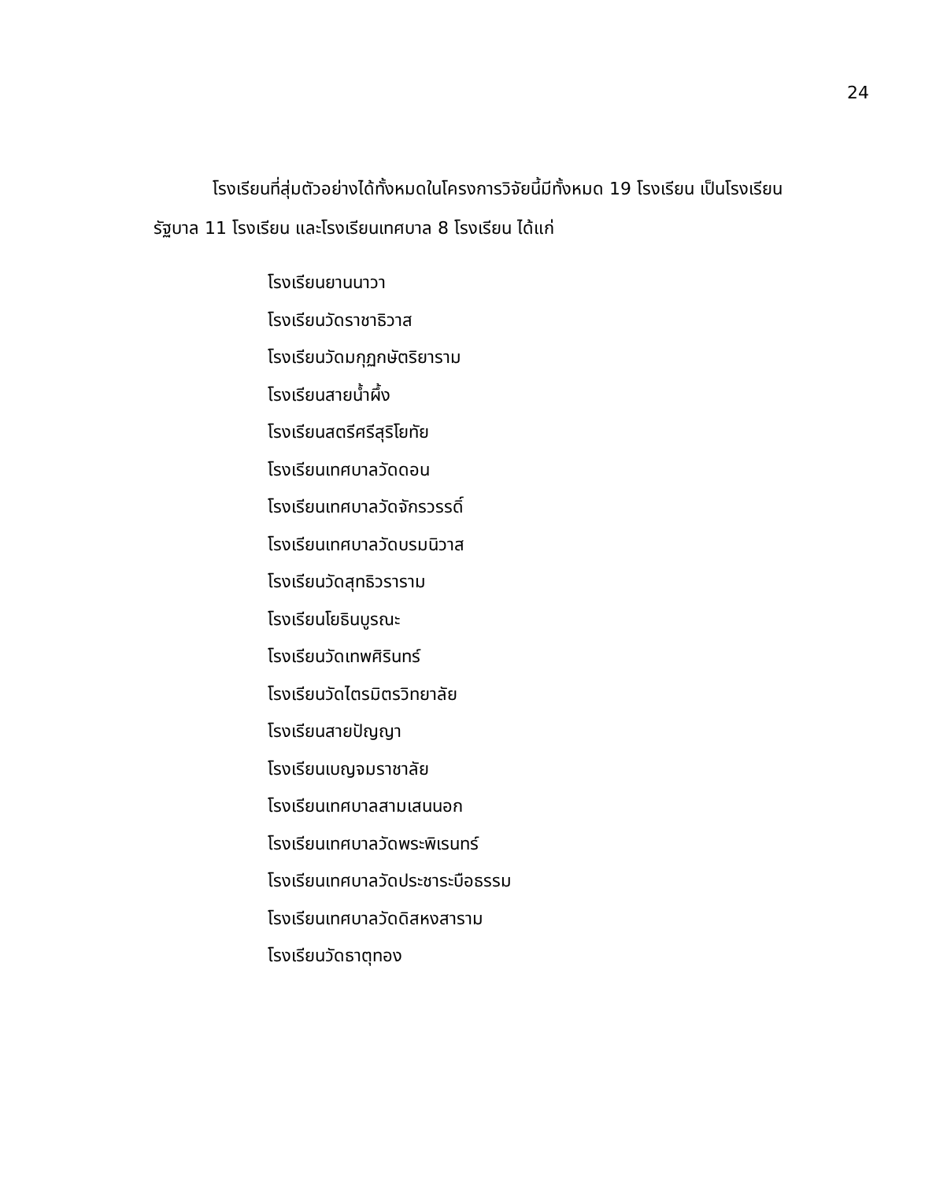24
โรงเรียนที่สุ่มตัวอย่างได้ทั้งหมดในโครงการวิจัยนี้มีทั้งหมด 19 โรงเรียน เป็นโรงเรียนรัฐบาล 11 โรงเรียน และโรงเรียนเทศบาล 8 โรงเรียน ได้แก่
โรงเรียนยานนาวา
โรงเรียนวัดราชาธิวาส
โรงเรียนวัดมกุฏกษัตริยาราม
โรงเรียนสายน้ำผึ้ง
โรงเรียนสตรีศรีสุริโยทัย
โรงเรียนเทศบาลวัดดอน
โรงเรียนเทศบาลวัดจักรวรรดิ์
โรงเรียนเทศบาลวัดบรมนิวาส
โรงเรียนวัดสุทธิวราราม
โรงเรียนโยธินบูรณะ
โรงเรียนวัดเทพศิรินทร์
โรงเรียนวัดไตรมิตรวิทยาลัย
โรงเรียนสายปัญญา
โรงเรียนเบญจมราชาลัย
โรงเรียนเทศบาลสามเสนนอก
โรงเรียนเทศบาลวัดพระพิเรนทร์
โรงเรียนเทศบาลวัดประชาระบือธรรม
โรงเรียนเทศบาลวัดดิสหงสาราม
โรงเรียนวัดธาตุทอง